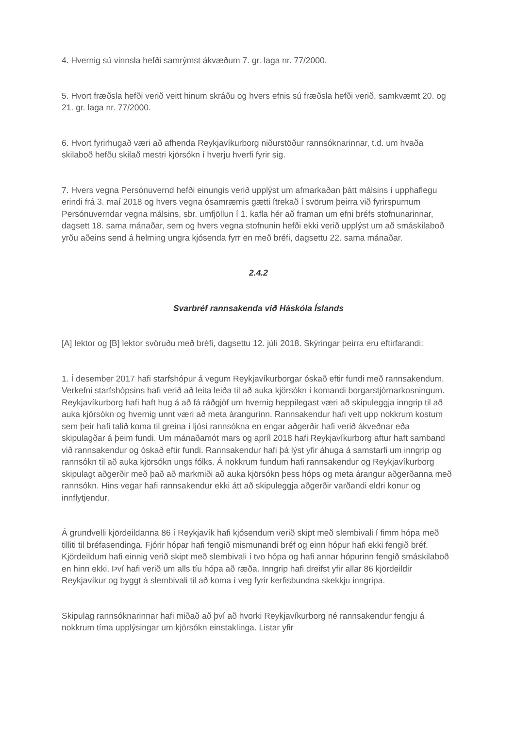4. Hvernig sú vinnsla hefði samrýmst ákvæðum 7. gr. laga nr. 77/2000.
5. Hvort fræðsla hefði verið veitt hinum skráðu og hvers efnis sú fræðsla hefði verið, samkvæmt 20. og 21. gr. laga nr. 77/2000.
6. Hvort fyrirhugað væri að afhenda Reykjavíkurborg niðurstöður rannsóknarinnar, t.d. um hvaða skilaboð hefðu skilað mestri kjörsókn í hverju hverfi fyrir sig.
7. Hvers vegna Persónuvernd hefði einungis verið upplýst um afmarkaðan þátt málsins í upphaflegu erindi frá 3. maí 2018 og hvers vegna ósamræmis gætti ítrekað í svörum þeirra við fyrirspurnum Persónuverndar vegna málsins, sbr. umfjöllun í 1. kafla hér að framan um efni bréfs stofnunarinnar, dagsett 18. sama mánaðar, sem og hvers vegna stofnunin hefði ekki verið upplýst um að smáskilaboð yrðu aðeins send á helming ungra kjósenda fyrr en með bréfi, dagsettu 22. sama mánaðar.
2.4.2
Svarbréf rannsakenda við Háskóla Íslands
[A] lektor og [B] lektor svöruðu með bréfi, dagsettu 12. júlí 2018. Skýringar þeirra eru eftirfarandi:
1. Í desember 2017 hafi starfshópur á vegum Reykjavíkurborgar óskað eftir fundi með rannsakendum. Verkefni starfshópsins hafi verið að leita leiða til að auka kjörsókn í komandi borgarstjórnarkosningum. Reykjavíkurborg hafi haft hug á að fá ráðgjöf um hvernig heppilegast væri að skipuleggja inngrip til að auka kjörsókn og hvernig unnt væri að meta árangurinn. Rannsakendur hafi velt upp nokkrum kostum sem þeir hafi talið koma til greina í ljósi rannsókna en engar aðgerðir hafi verið ákveðnar eða skipulagðar á þeim fundi. Um mánaðamót mars og apríl 2018 hafi Reykjavíkurborg aftur haft samband við rannsakendur og óskað eftir fundi. Rannsakendur hafi þá lýst yfir áhuga á samstarfi um inngrip og rannsókn til að auka kjörsókn ungs fólks. Á nokkrum fundum hafi rannsakendur og Reykjavíkurborg skipulagt aðgerðir með það að markmiði að auka kjörsókn þess hóps og meta árangur aðgerðanna með rannsókn. Hins vegar hafi rannsakendur ekki átt að skipuleggja aðgerðir varðandi eldri konur og innflytjendur.
Á grundvelli kjördeildanna 86 í Reykjavík hafi kjósendum verið skipt með slembivali í fimm hópa með tilliti til bréfasendinga. Fjórir hópar hafi fengið mismunandi bréf og einn hópur hafi ekki fengið bréf. Kjördeildum hafi einnig verið skipt með slembivali í tvo hópa og hafi annar hópurinn fengið smáskilaboð en hinn ekki. Því hafi verið um alls tíu hópa að ræða. Inngrip hafi dreifst yfir allar 86 kjördeildir Reykjavíkur og byggt á slembivali til að koma í veg fyrir kerfisbundna skekkju inngripa.
Skipulag rannsóknarinnar hafi miðað að því að hvorki Reykjavíkurborg né rannsakendur fengju á nokkrum tíma upplýsingar um kjörsókn einstaklinga. Listar yfir